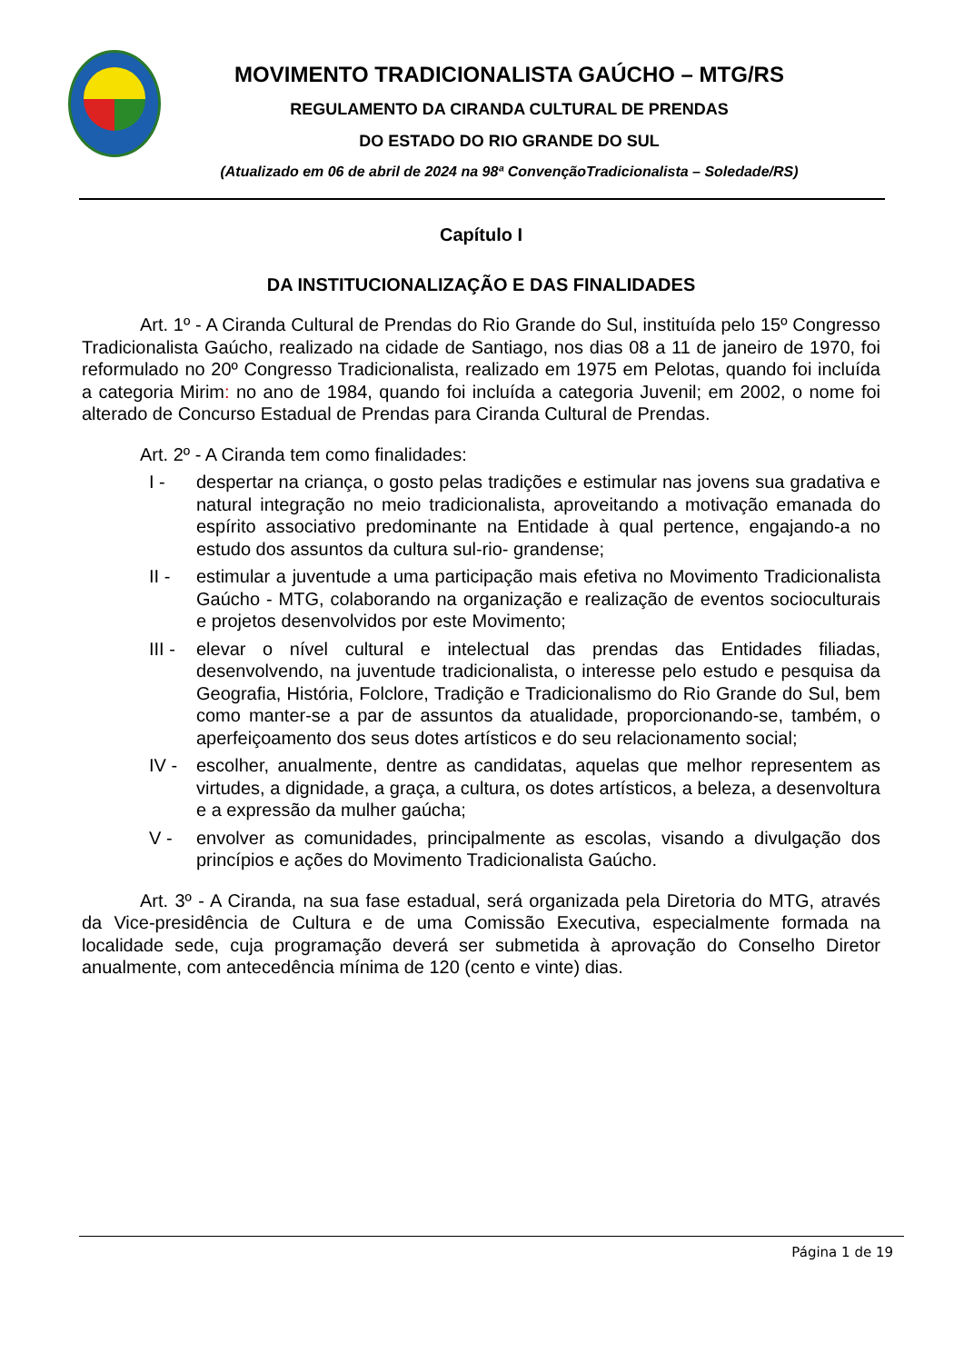MOVIMENTO TRADICIONALISTA GAÚCHO – MTG/RS
REGULAMENTO DA CIRANDA CULTURAL DE PRENDAS
DO ESTADO DO RIO GRANDE DO SUL
(Atualizado em 06 de abril de 2024 na 98ª ConvençãoTradicionalista – Soledade/RS)
Capítulo I
DA INSTITUCIONALIZAÇÃO E DAS FINALIDADES
Art. 1º - A Ciranda Cultural de Prendas do Rio Grande do Sul, instituída pelo 15º Congresso Tradicionalista Gaúcho, realizado na cidade de Santiago, nos dias 08 a 11 de janeiro de 1970, foi reformulado no 20º Congresso Tradicionalista, realizado em 1975 em Pelotas, quando foi incluída a categoria Mirim: no ano de 1984, quando foi incluída a categoria Juvenil; em 2002, o nome foi alterado de Concurso Estadual de Prendas para Ciranda Cultural de Prendas.
Art. 2º - A Ciranda tem como finalidades:
I - despertar na criança, o gosto pelas tradições e estimular nas jovens sua gradativa e natural integração no meio tradicionalista, aproveitando a motivação emanada do espírito associativo predominante na Entidade à qual pertence, engajando-a no estudo dos assuntos da cultura sul-rio- grandense;
II - estimular a juventude a uma participação mais efetiva no Movimento Tradicionalista Gaúcho - MTG, colaborando na organização e realização de eventos socioculturais e projetos desenvolvidos por este Movimento;
III - elevar o nível cultural e intelectual das prendas das Entidades filiadas, desenvolvendo, na juventude tradicionalista, o interesse pelo estudo e pesquisa da Geografia, História, Folclore, Tradição e Tradicionalismo do Rio Grande do Sul, bem como manter-se a par de assuntos da atualidade, proporcionando-se, também, o aperfeiçoamento dos seus dotes artísticos e do seu relacionamento social;
IV - escolher, anualmente, dentre as candidatas, aquelas que melhor representem as virtudes, a dignidade, a graça, a cultura, os dotes artísticos, a beleza, a desenvoltura e a expressão da mulher gaúcha;
V - envolver as comunidades, principalmente as escolas, visando a divulgação dos princípios e ações do Movimento Tradicionalista Gaúcho.
Art. 3º - A Ciranda, na sua fase estadual, será organizada pela Diretoria do MTG, através da Vice-presidência de Cultura e de uma Comissão Executiva, especialmente formada na localidade sede, cuja programação deverá ser submetida à aprovação do Conselho Diretor anualmente, com antecedência mínima de 120 (cento e vinte) dias.
Página 1 de 19